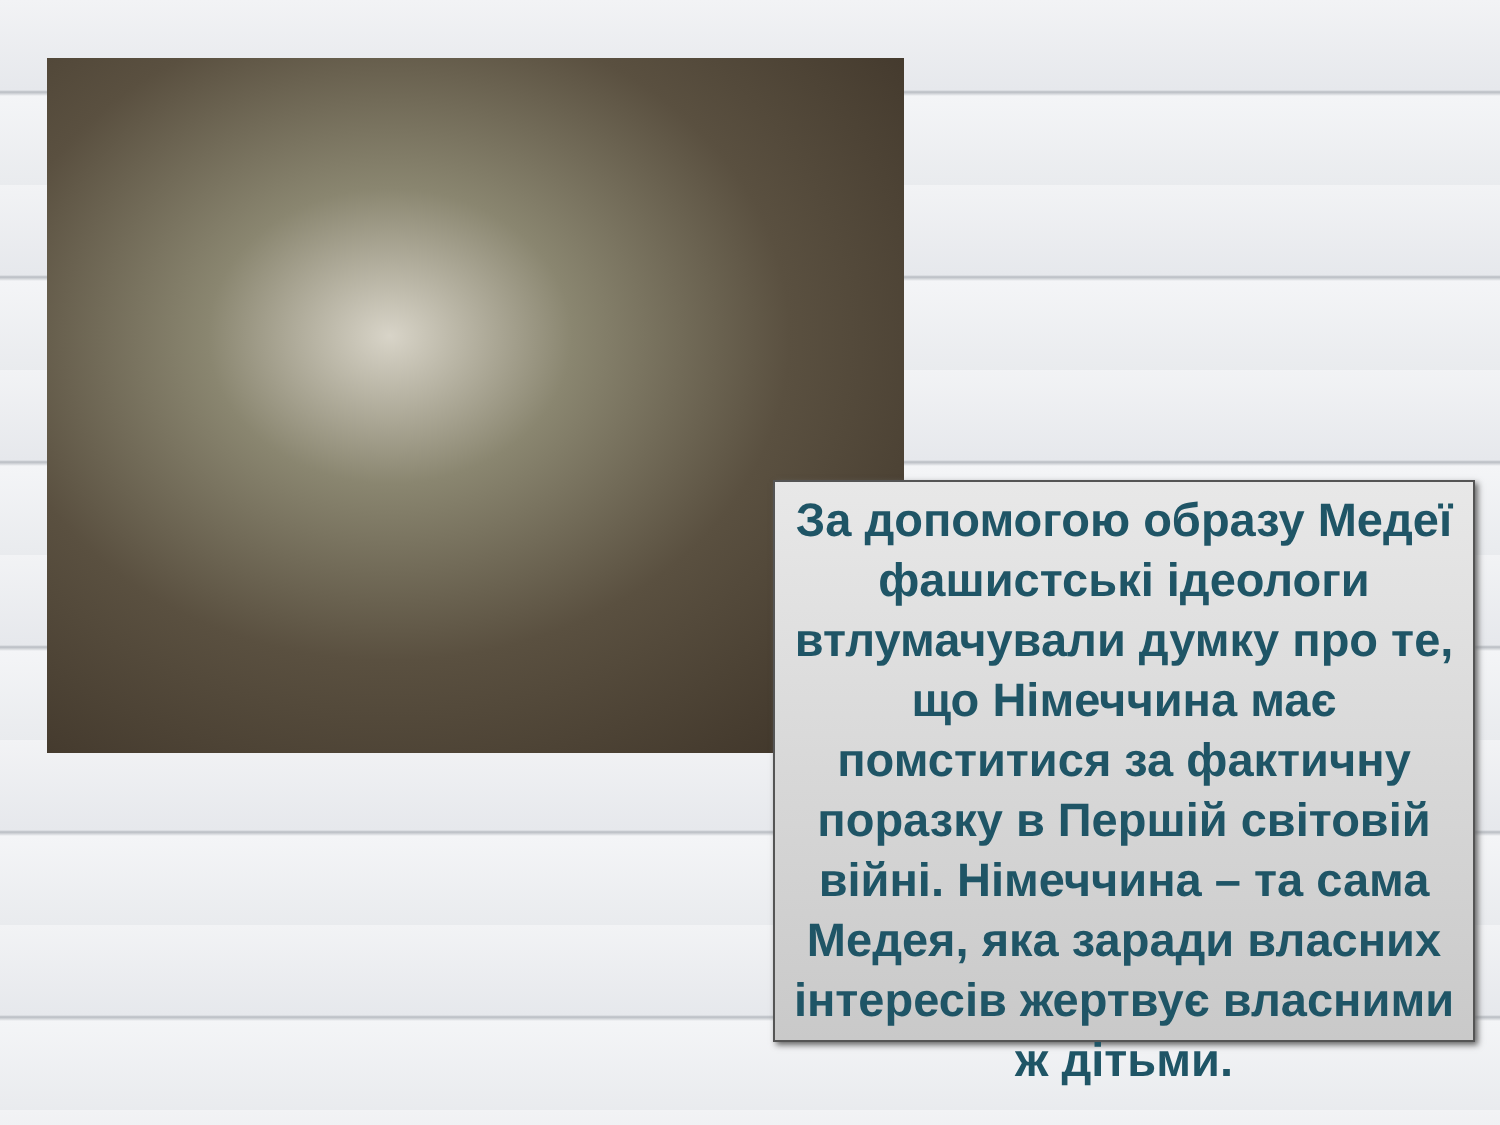За допомогою образу Медеї фашистські ідеологи втлумачували думку про те, що Німеччина має помститися за фактичну поразку в Першій світовій війні. Німеччина – та сама Медея, яка заради власних інтересів жертвує власними ж дітьми.